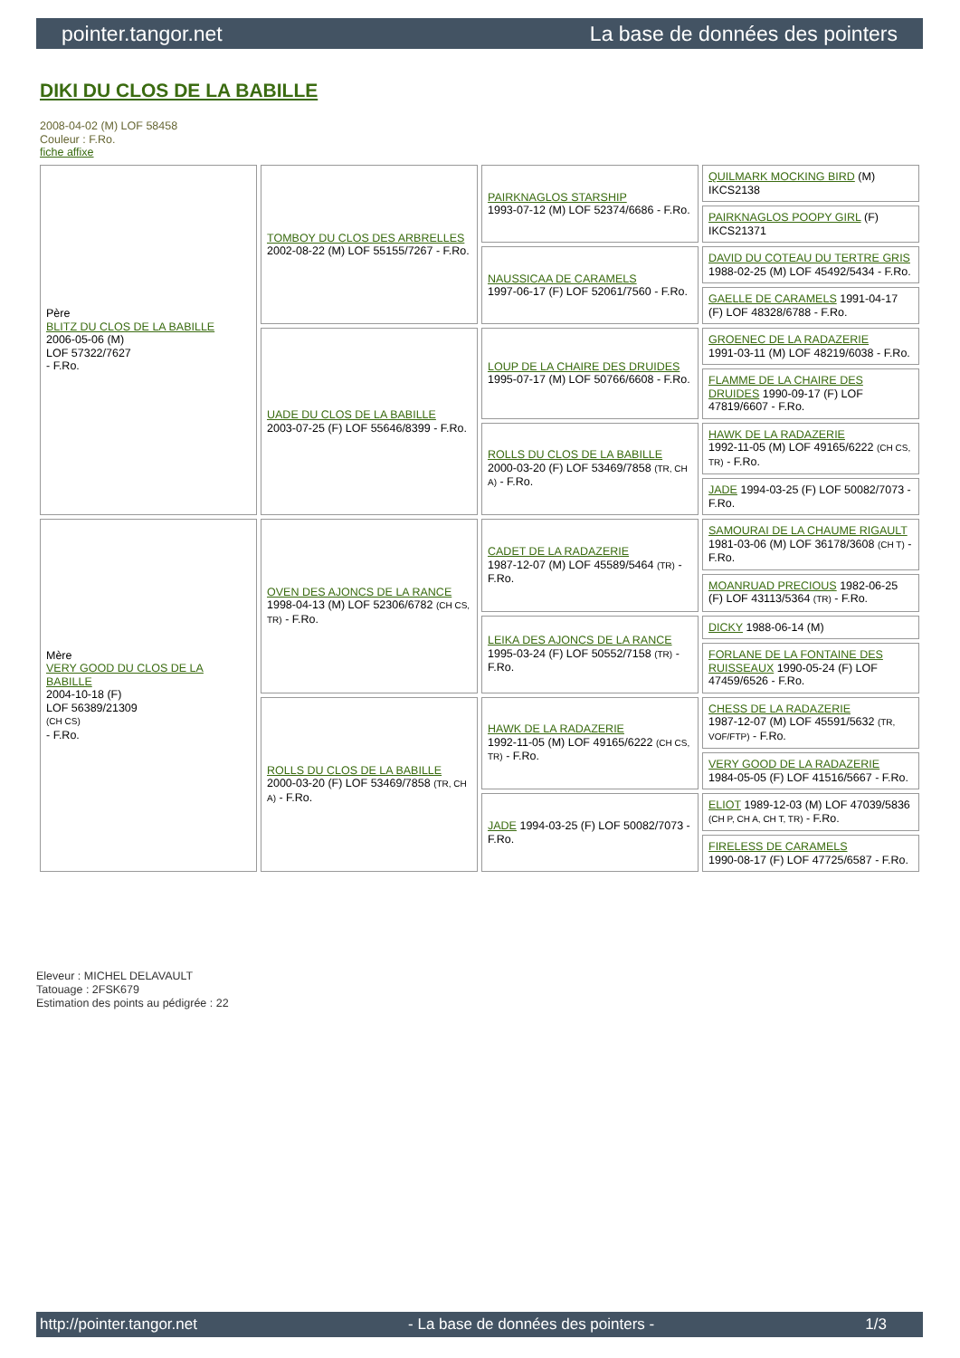pointer.tangor.net La base de données des pointers
DIKI DU CLOS DE LA BABILLE
2008-04-02 (M) LOF 58458
Couleur : F.Ro.
fiche affixe
| Père BLITZ DU CLOS DE LA BABILLE 2006-05-06 (M) LOF 57322/7627 - F.Ro. | TOMBOY DU CLOS DES ARBRELLES 2002-08-22 (M) LOF 55155/7267 - F.Ro. | PAIRKNAGLOS STARSHIP 1993-07-12 (M) LOF 52374/6686 - F.Ro. | QUILMARK MOCKING BIRD (M) IKCS2138 |
| | | | PAIRKNAGLOS POOPY GIRL (F) IKCS21371 |
| | | NAUSSICAA DE CARAMELS 1997-06-17 (F) LOF 52061/7560 - F.Ro. | DAVID DU COTEAU DU TERTRE GRIS 1988-02-25 (M) LOF 45492/5434 - F.Ro. |
| | | | GAELLE DE CARAMELS 1991-04-17 (F) LOF 48328/6788 - F.Ro. |
| | UADE DU CLOS DE LA BABILLE 2003-07-25 (F) LOF 55646/8399 - F.Ro. | LOUP DE LA CHAIRE DES DRUIDES 1995-07-17 (M) LOF 50766/6608 - F.Ro. | GROENEC DE LA RADAZERIE 1991-03-11 (M) LOF 48219/6038 - F.Ro. |
| | | | FLAMME DE LA CHAIRE DES DRUIDES 1990-09-17 (F) LOF 47819/6607 - F.Ro. |
| | | ROLLS DU CLOS DE LA BABILLE 2000-03-20 (F) LOF 53469/7858 (TR, CH A) - F.Ro. | HAWK DE LA RADAZERIE 1992-11-05 (M) LOF 49165/6222 (CH CS, TR) - F.Ro. |
| | | | JADE 1994-03-25 (F) LOF 50082/7073 - F.Ro. |
| Mère VERY GOOD DU CLOS DE LA BABILLE 2004-10-18 (F) LOF 56389/21309 (CH CS) - F.Ro. | OVEN DES AJONCS DE LA RANCE 1998-04-13 (M) LOF 52306/6782 (CH CS, TR) - F.Ro. | CADET DE LA RADAZERIE 1987-12-07 (M) LOF 45589/5464 (TR) - F.Ro. | SAMOURAI DE LA CHAUME RIGAULT 1981-03-06 (M) LOF 36178/3608 (CH T) - F.Ro. |
| | | | MOANRUAD PRECIOUS 1982-06-25 (F) LOF 43113/5364 (TR) - F.Ro. |
| | | LEIKA DES AJONCS DE LA RANCE 1995-03-24 (F) LOF 50552/7158 (TR) - F.Ro. | DICKY 1988-06-14 (M) |
| | | | FORLANE DE LA FONTAINE DES RUISSEAUX 1990-05-24 (F) LOF 47459/6526 - F.Ro. |
| | ROLLS DU CLOS DE LA BABILLE 2000-03-20 (F) LOF 53469/7858 (TR, CH A) - F.Ro. | HAWK DE LA RADAZERIE 1992-11-05 (M) LOF 49165/6222 (CH CS, TR) - F.Ro. | CHESS DE LA RADAZERIE 1987-12-07 (M) LOF 45591/5632 (TR, VOF/FTP) - F.Ro. |
| | | | VERY GOOD DE LA RADAZERIE 1984-05-05 (F) LOF 41516/5667 - F.Ro. |
| | | JADE 1994-03-25 (F) LOF 50082/7073 - F.Ro. | ELIOT 1989-12-03 (M) LOF 47039/5836 (CH P, CH A, CH T, TR) - F.Ro. |
| | | | FIRELESS DE CARAMELS 1990-08-17 (F) LOF 47725/6587 - F.Ro. |
Eleveur : MICHEL DELAVAULT
Tatouage : 2FSK679
Estimation des points au pédigrée : 22
http://pointer.tangor.net - La base de données des pointers - 1/3